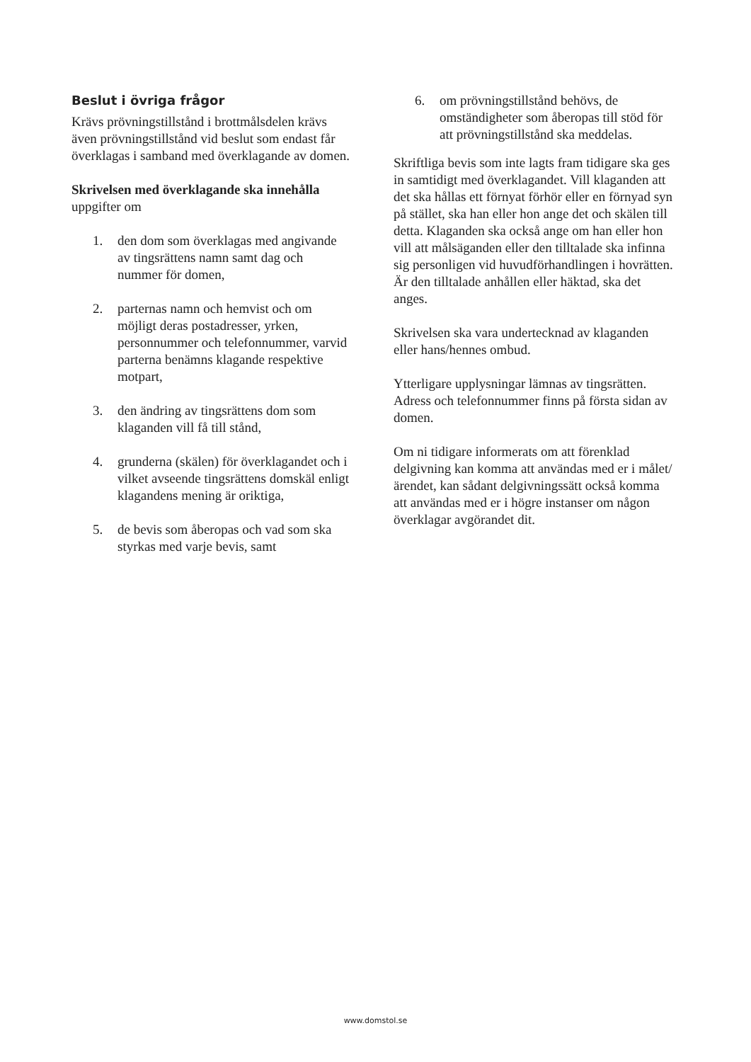Beslut i övriga frågor
Krävs prövningstillstånd i brottmålsdelen krävs även prövningstillstånd vid beslut som endast får överklagas i samband med överklagande av domen.
Skrivelsen med överklagande ska innehålla
uppgifter om
1. den dom som överklagas med angivande av tingsrättens namn samt dag och nummer för domen,
2. parternas namn och hemvist och om möjligt deras postadresser, yrken, personnummer och telefonnummer, varvid parterna benämns klagande respektive motpart,
3. den ändring av tingsrättens dom som klaganden vill få till stånd,
4. grunderna (skälen) för överklagandet och i vilket avseende tingsrättens domskäl enligt klagandens mening är oriktiga,
5. de bevis som åberopas och vad som ska styrkas med varje bevis, samt
6. om prövningstillstånd behövs, de omständigheter som åberopas till stöd för att prövningstillstånd ska meddelas.
Skriftliga bevis som inte lagts fram tidigare ska ges in samtidigt med överklagandet. Vill klaganden att det ska hållas ett förnyat förhör eller en förnyad syn på stället, ska han eller hon ange det och skälen till detta. Klaganden ska också ange om han eller hon vill att målsäganden eller den tilltalade ska infinna sig personligen vid huvudförhandlingen i hovrätten. Är den tilltalade anhållen eller häktad, ska det anges.
Skrivelsen ska vara undertecknad av klaganden eller hans/hennes ombud.
Ytterligare upplysningar lämnas av tingsrätten. Adress och telefonnummer finns på första sidan av domen.
Om ni tidigare informerats om att förenklad delgivning kan komma att användas med er i målet/ärendet, kan sådant delgivningssätt också komma att användas med er i högre instanser om någon överklagar avgörandet dit.
www.domstol.se